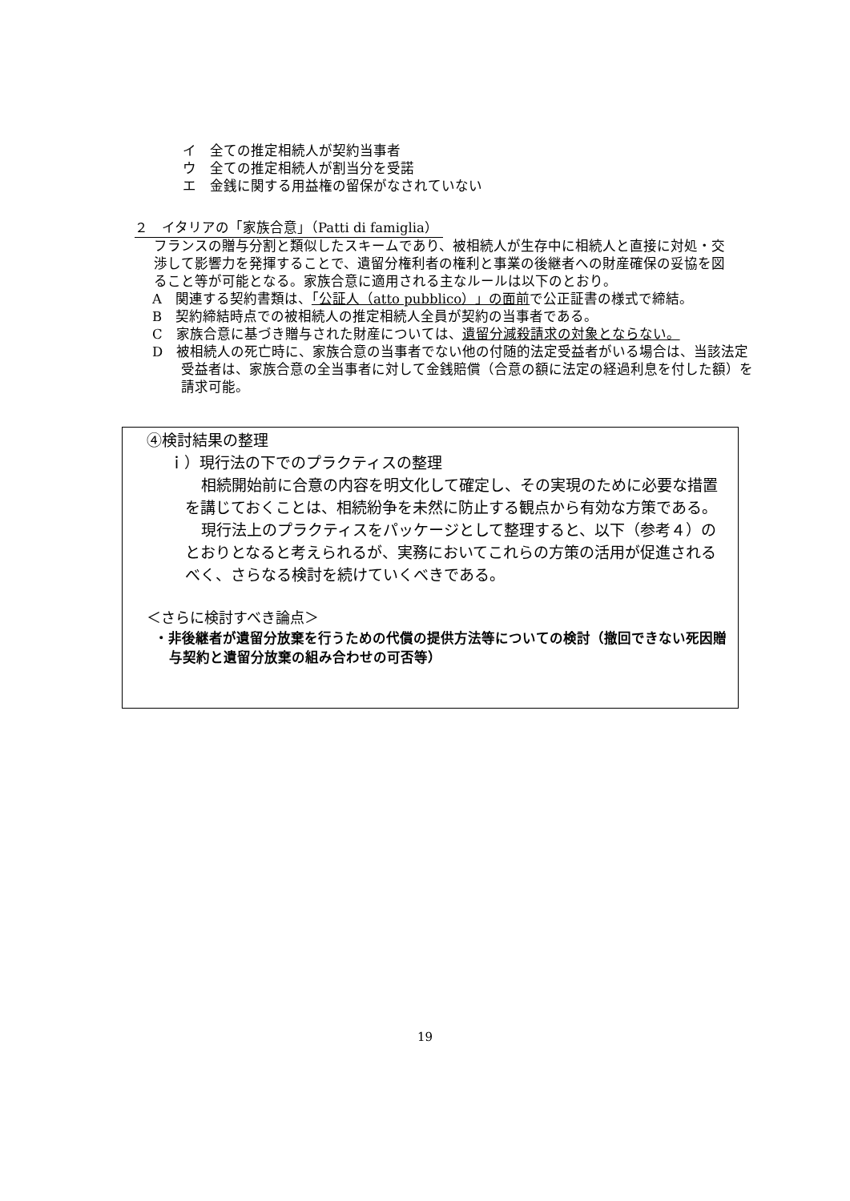イ　全ての推定相続人が契約当事者
ウ　全ての推定相続人が割当分を受諾
エ　金銭に関する用益権の留保がなされていない
２　イタリアの「家族合意」（Patti di famiglia）
フランスの贈与分割と類似したスキームであり、被相続人が生存中に相続人と直接に対処・交渉して影響力を発揮することで、遺留分権利者の権利と事業の後継者への財産確保の妥協を図ること等が可能となる。家族合意に適用される主なルールは以下のとおり。
A　関連する契約書類は、「公証人（atto pubblico）」の面前で公正証書の様式で締結。
B　契約締結時点での被相続人の推定相続人全員が契約の当事者である。
C　家族合意に基づき贈与された財産については、遺留分減殺請求の対象とならない。
D　被相続人の死亡時に、家族合意の当事者でない他の付随的法定受益者がいる場合は、当該法定受益者は、家族合意の全当事者に対して金銭賠償（合意の額に法定の経過利息を付した額）を請求可能。
④検討結果の整理
ｉ）現行法の下でのプラクティスの整理
相続開始前に合意の内容を明文化して確定し、その実現のために必要な措置を講じておくことは、相続紛争を未然に防止する観点から有効な方策である。
現行法上のプラクティスをパッケージとして整理すると、以下（参考４）のとおりとなると考えられるが、実務においてこれらの方策の活用が促進されるべく、さらなる検討を続けていくべきである。
＜さらに検討すべき論点＞
・非後継者が遺留分放棄を行うための代償の提供方法等についての検討（撤回できない死因贈与契約と遺留分放棄の組み合わせの可否等）
19